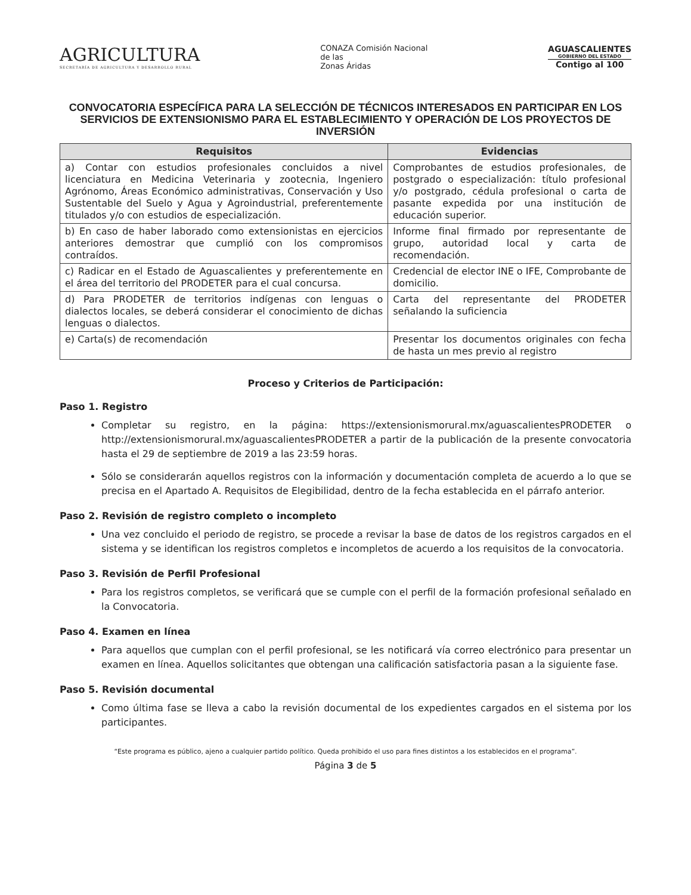AGRICULTURA
SECRETARÍA DE AGRICULTURA Y DESARROLLO RURAL
CONAZA Comisión Nacional
de las
Zonas Áridas
AGUASCALIENTES
GOBIERNO DEL ESTADO
Contigo al 100
CONVOCATORIA ESPECÍFICA PARA LA SELECCIÓN DE TÉCNICOS INTERESADOS EN PARTICIPAR EN LOS SERVICIOS DE EXTENSIONISMO PARA EL ESTABLECIMIENTO Y OPERACIÓN DE LOS PROYECTOS DE INVERSIÓN
| Requisitos | Evidencias |
| --- | --- |
| a) Contar con estudios profesionales concluidos a nivel licenciatura en Medicina Veterinaria y zootecnia, Ingeniero Agrónomo, Áreas Económico administrativas, Conservación y Uso Sustentable del Suelo y Agua y Agroindustrial, preferentemente titulados y/o con estudios de especialización. | Comprobantes de estudios profesionales, de postgrado o especialización: título profesional y/o postgrado, cédula profesional o carta de pasante expedida por una institución de educación superior. |
| b) En caso de haber laborado como extensionistas en ejercicios anteriores demostrar que cumplió con los compromisos contraídos. | Informe final firmado por representante de grupo, autoridad local y carta de recomendación. |
| c) Radicar en el Estado de Aguascalientes y preferentemente en el área del territorio del PRODETER para el cual concursa. | Credencial de elector INE o IFE, Comprobante de domicilio. |
| d) Para PRODETER de territorios indígenas con lenguas o dialectos locales, se deberá considerar el conocimiento de dichas lenguas o dialectos. | Carta del representante del PRODETER señalando la suficiencia |
| e) Carta(s) de recomendación | Presentar los documentos originales con fecha de hasta un mes previo al registro |
Proceso y Criterios de Participación:
Paso 1. Registro
Completar su registro, en la página: https://extensionismorural.mx/aguascalientesPRODETER o http://extensionismorural.mx/aguascalientesPRODETER a partir de la publicación de la presente convocatoria hasta el 29 de septiembre de 2019 a las 23:59 horas.
Sólo se considerarán aquellos registros con la información y documentación completa de acuerdo a lo que se precisa en el Apartado A. Requisitos de Elegibilidad, dentro de la fecha establecida en el párrafo anterior.
Paso 2. Revisión de registro completo o incompleto
Una vez concluido el periodo de registro, se procede a revisar la base de datos de los registros cargados en el sistema y se identifican los registros completos e incompletos de acuerdo a los requisitos de la convocatoria.
Paso 3. Revisión de Perfil Profesional
Para los registros completos, se verificará que se cumple con el perfil de la formación profesional señalado en la Convocatoria.
Paso 4. Examen en línea
Para aquellos que cumplan con el perfil profesional, se les notificará vía correo electrónico para presentar un examen en línea. Aquellos solicitantes que obtengan una calificación satisfactoria pasan a la siguiente fase.
Paso 5. Revisión documental
Como última fase se lleva a cabo la revisión documental de los expedientes cargados en el sistema por los participantes.
“Este programa es público, ajeno a cualquier partido político. Queda prohibido el uso para fines distintos a los establecidos en el programa”.
Página 3 de 5